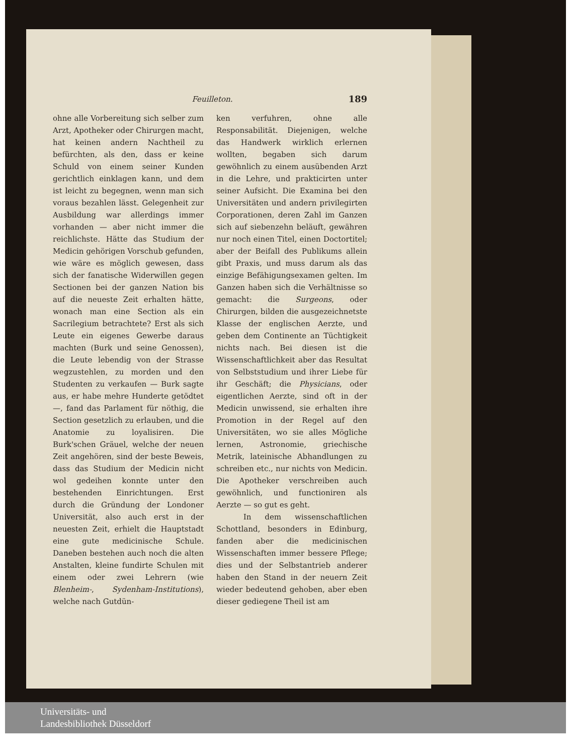Feuilleton. 189
ohne alle Vorbereitung sich selber zum Arzt, Apotheker oder Chirurgen macht, hat keinen andern Nachtheil zu befürchten, als den, dass er keine Schuld von einem seiner Kunden gerichtlich einklagen kann, und dem ist leicht zu begegnen, wenn man sich voraus bezahlen lässt. Gelegenheit zur Ausbildung war allerdings immer vorhanden — aber nicht immer die reichlichste. Hätte das Studium der Medicin gehörigen Vorschub gefunden, wie wäre es möglich gewesen, dass sich der fanatische Widerwillen gegen Sectionen bei der ganzen Nation bis auf die neueste Zeit erhalten hätte, wonach man eine Section als ein Sacrilegium betrachtete? Erst als sich Leute ein eigenes Gewerbe daraus machten (Burk und seine Genossen), die Leute lebendig von der Strasse wegzustehlen, zu morden und den Studenten zu verkaufen — Burk sagte aus, er habe mehre Hunderte getödtet —, fand das Parlament für nöthig, die Section gesetzlich zu erlauben, und die Anatomie zu loyalisiren. Die Burk'schen Gräuel, welche der neuen Zeit angehören, sind der beste Beweis, dass das Studium der Medicin nicht wol gedeihen konnte unter den bestehenden Einrichtungen. Erst durch die Gründung der Londoner Universität, also auch erst in der neuesten Zeit, erhielt die Hauptstadt eine gute medicinische Schule. Daneben bestehen auch noch die alten Anstalten, kleine fundirte Schulen mit einem oder zwei Lehrern (wie Blenheim-, Sydenham-Institutions), welche nach Gutdün-
ken verfuhren, ohne alle Responsabilität. Diejenigen, welche das Handwerk wirklich erlernen wollten, begaben sich darum gewöhnlich zu einem ausübenden Arzt in die Lehre, und prakticirten unter seiner Aufsicht. Die Examina bei den Universitäten und andern privilegirten Corporationen, deren Zahl im Ganzen sich auf siebenzehn beläuft, gewähren nur noch einen Titel, einen Doctortitel; aber der Beifall des Publikums allein gibt Praxis, und muss darum als das einzige Befähigungsexamen gelten. Im Ganzen haben sich die Verhältnisse so gemacht: die Surgeons, oder Chirurgen, bilden die ausgezeichnetste Klasse der englischen Aerzte, und geben dem Continente an Tüchtigkeit nichts nach. Bei diesen ist die Wissenschaftlichkeit aber das Resultat von Selbststudium und ihrer Liebe für ihr Geschäft; die Physicians, oder eigentlichen Aerzte, sind oft in der Medicin unwissend, sie erhalten ihre Promotion in der Regel auf den Universitäten, wo sie alles Mögliche lernen, Astronomie, griechische Metrik, lateinische Abhandlungen zu schreiben etc., nur nichts von Medicin. Die Apotheker verschreiben auch gewöhnlich, und functioniren als Aerzte — so gut es geht.
In dem wissenschaftlichen Schottland, besonders in Edinburg, fanden aber die medicinischen Wissenschaften immer bessere Pflege; dies und der Selbstantrieb anderer haben den Stand in der neuern Zeit wieder bedeutend gehoben, aber eben dieser gediegene Theil ist am
Universitäts- und
Landesbibliothek Düsseldorf